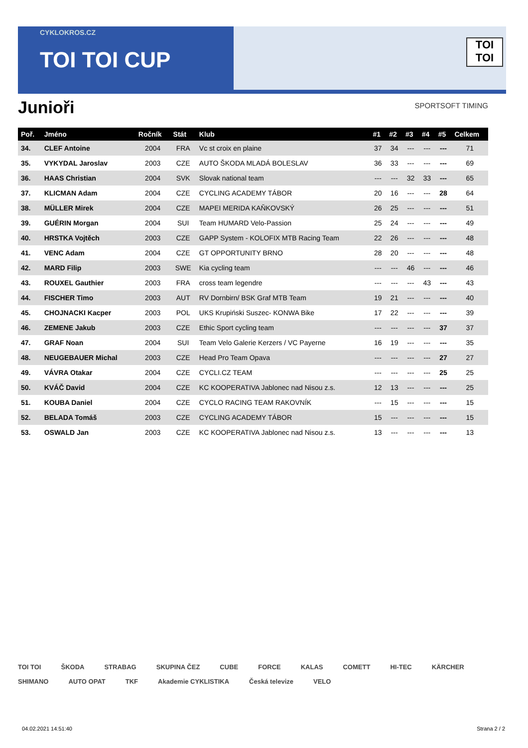CYKLOKROS.CZ
TOI TOI CUP
TOI
TOI
Junioři SPORTSOFT TIMING
| Poř. | Jméno | Ročník | Stát | Klub | #1 | #2 | #3 | #4 | #5 | Celkem |
| --- | --- | --- | --- | --- | --- | --- | --- | --- | --- | --- |
| 34. | CLEF Antoine | 2004 | FRA | Vc st croix en plaine | 37 | 34 | --- | --- | --- | 71 |
| 35. | VYKYDAL Jaroslav | 2003 | CZE | AUTO ŠKODA MLADÁ BOLESLAV | 36 | 33 | --- | --- | --- | 69 |
| 36. | HAAS Christian | 2004 | SVK | Slovak national team | --- | --- | 32 | 33 | --- | 65 |
| 37. | KLICMAN Adam | 2004 | CZE | CYCLING ACADEMY TÁBOR | 20 | 16 | --- | --- | 28 | 64 |
| 38. | MÜLLER Mirek | 2004 | CZE | MAPEI MERIDA KAŇKOVSKÝ | 26 | 25 | --- | --- | --- | 51 |
| 39. | GUÉRIN Morgan | 2004 | SUI | Team HUMARD Velo-Passion | 25 | 24 | --- | --- | --- | 49 |
| 40. | HRSTKA Vojtěch | 2003 | CZE | GAPP System - KOLOFIX MTB Racing Team | 22 | 26 | --- | --- | --- | 48 |
| 41. | VENC Adam | 2004 | CZE | GT OPPORTUNITY BRNO | 28 | 20 | --- | --- | --- | 48 |
| 42. | MARD Filip | 2003 | SWE | Kia cycling team | --- | --- | 46 | --- | --- | 46 |
| 43. | ROUXEL Gauthier | 2003 | FRA | cross team legendre | --- | --- | --- | 43 | --- | 43 |
| 44. | FISCHER Timo | 2003 | AUT | RV Dornbirn/ BSK Graf MTB Team | 19 | 21 | --- | --- | --- | 40 |
| 45. | CHOJNACKI Kacper | 2003 | POL | UKS Krupiński Suszec- KONWA Bike | 17 | 22 | --- | --- | --- | 39 |
| 46. | ZEMENE Jakub | 2003 | CZE | Ethic Sport cycling team | --- | --- | --- | --- | 37 | 37 |
| 47. | GRAF Noan | 2004 | SUI | Team Velo Galerie Kerzers / VC Payerne | 16 | 19 | --- | --- | --- | 35 |
| 48. | NEUGEBAUER Michal | 2003 | CZE | Head Pro Team Opava | --- | --- | --- | --- | 27 | 27 |
| 49. | VÁVRA Otakar | 2004 | CZE | CYCLI.CZ TEAM | --- | --- | --- | --- | 25 | 25 |
| 50. | KVÁČ David | 2004 | CZE | KC KOOPERATIVA Jablonec nad Nisou z.s. | 12 | 13 | --- | --- | --- | 25 |
| 51. | KOUBA Daniel | 2004 | CZE | CYCLO RACING TEAM RAKOVNÍK | --- | 15 | --- | --- | --- | 15 |
| 52. | BELADA Tomáš | 2003 | CZE | CYCLING ACADEMY TÁBOR | 15 | --- | --- | --- | --- | 15 |
| 53. | OSWALD Jan | 2003 | CZE | KC KOOPERATIVA Jablonec nad Nisou z.s. | 13 | --- | --- | --- | --- | 13 |
TOI TOI ŠKODA STRABAG SKUPINA ČEZ CUBE FORCE KALAS COMETT HI-TEC KÄRCHER SHIMANO AUTO OPAT TKF Akademie CYKLISTIKA Česká televize VELO
04.02.2021 14:51:40 Strana 2 / 2